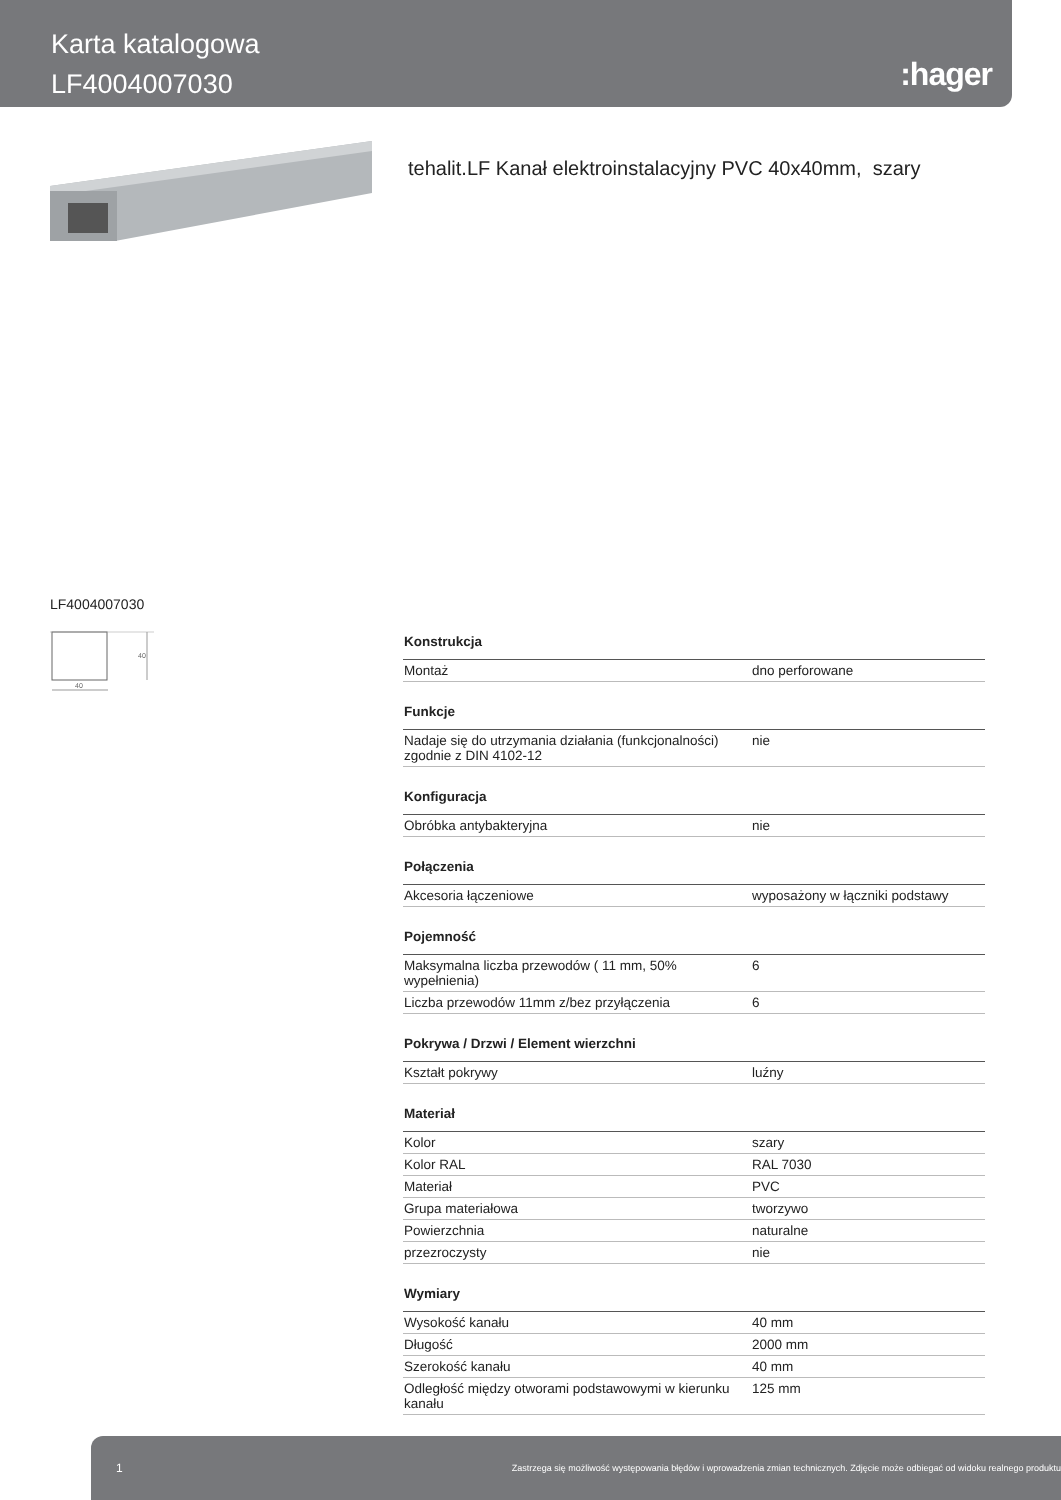Karta katalogowa
LF4004007030
:hager
tehalit.LF Kanał elektroinstalacyjny PVC 40x40mm, szary
LF4004007030
40
40
| Konstrukcja | |
| --- | --- |
| Montaż | dno perforowane |
| Funkcje | |
| Nadaje się do utrzymania działania (funkcjonalności) zgodnie z DIN 4102-12 | nie |
| Konfiguracja | |
| Obróbka antybakteryjna | nie |
| Połączenia | |
| Akcesoria łączeniowe | wyposażony w łączniki podstawy |
| Pojemność | |
| Maksymalna liczba przewodów ( 11 mm, 50% wypełnienia) | 6 |
| Liczba przewodów 11mm z/bez przyłączenia | 6 |
| Pokrywa / Drzwi / Element wierzchni | |
| Kształt pokrywy | luźny |
| Materiał | |
| Kolor | szary |
| Kolor RAL | RAL 7030 |
| Materiał | PVC |
| Grupa materiałowa | tworzywo |
| Powierzchnia | naturalne |
| przezroczysty | nie |
| Wymiary | |
| Wysokość kanału | 40 mm |
| Długość | 2000 mm |
| Szerokość kanału | 40 mm |
| Odległość między otworami podstawowymi w kierunku kanału | 125 mm |
1 Zastrzega się możliwość występowania błędów i wprowadzenia zmian technicznych. Zdjęcie może odbiegać od widoku realnego produktu